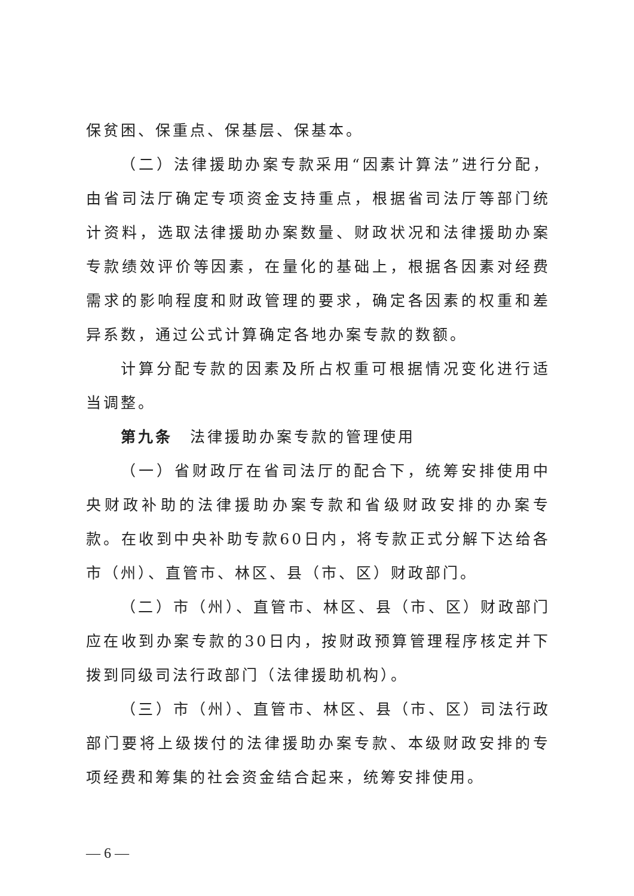保贫困、保重点、保基层、保基本。
（二）法律援助办案专款采用“因素计算法”进行分配，由省司法厅确定专项资金支持重点，根据省司法厅等部门统计资料，选取法律援助办案数量、财政状况和法律援助办案专款绩效评价等因素，在量化的基础上，根据各因素对经费需求的影响程度和财政管理的要求，确定各因素的权重和差异系数，通过公式计算确定各地办案专款的数额。
计算分配专款的因素及所占权重可根据情况变化进行适当调整。
第九条　法律援助办案专款的管理使用
（一）省财政厅在省司法厅的配合下，统筹安排使用中央财政补助的法律援助办案专款和省级财政安排的办案专款。在收到中央补助专款60日内，将专款正式分解下达给各市（州）、直管市、林区、县（市、区）财政部门。
（二）市（州）、直管市、林区、县（市、区）财政部门应在收到办案专款的30日内，按财政预算管理程序核定并下拨到同级司法行政部门（法律援助机构）。
（三）市（州）、直管市、林区、县（市、区）司法行政部门要将上级拨付的法律援助办案专款、本级财政安排的专项经费和筹集的社会资金结合起来，统筹安排使用。
— 6 —